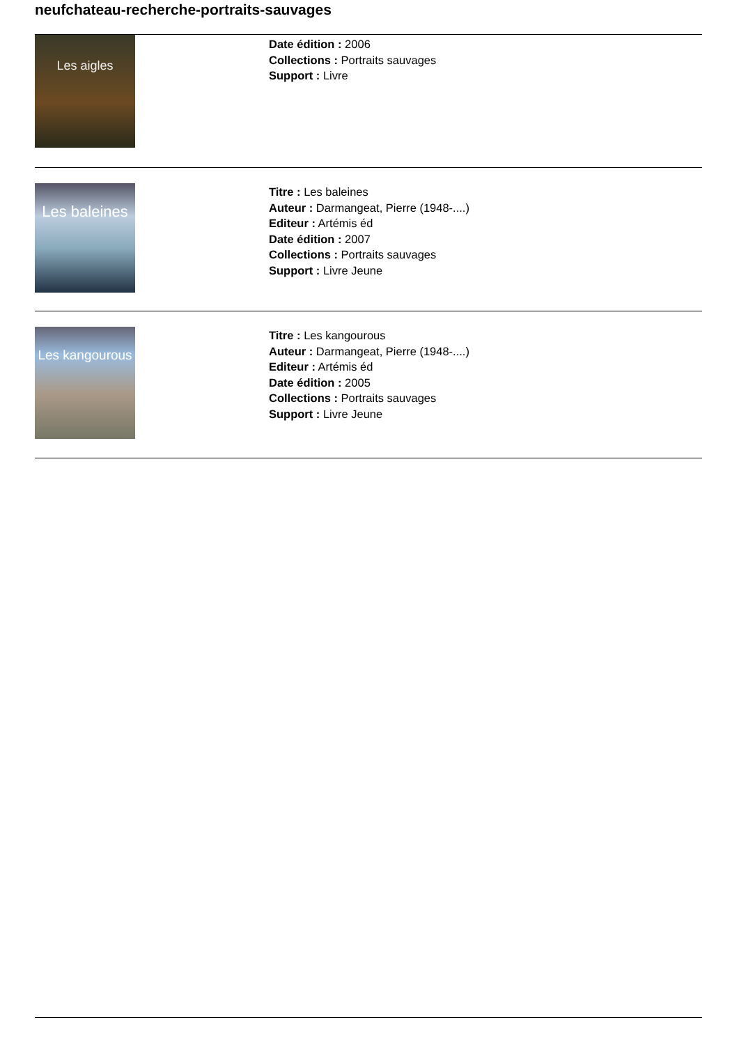neufchateau-recherche-portraits-sauvages
Les aigles
Date édition : 2006
Collections : Portraits sauvages
Support : Livre
Les baleines
Titre : Les baleines
Auteur : Darmangeat, Pierre (1948-....)
Editeur : Artémis éd
Date édition : 2007
Collections : Portraits sauvages
Support : Livre Jeune
Les kangourous
Titre : Les kangourous
Auteur : Darmangeat, Pierre (1948-....)
Editeur : Artémis éd
Date édition : 2005
Collections : Portraits sauvages
Support : Livre Jeune